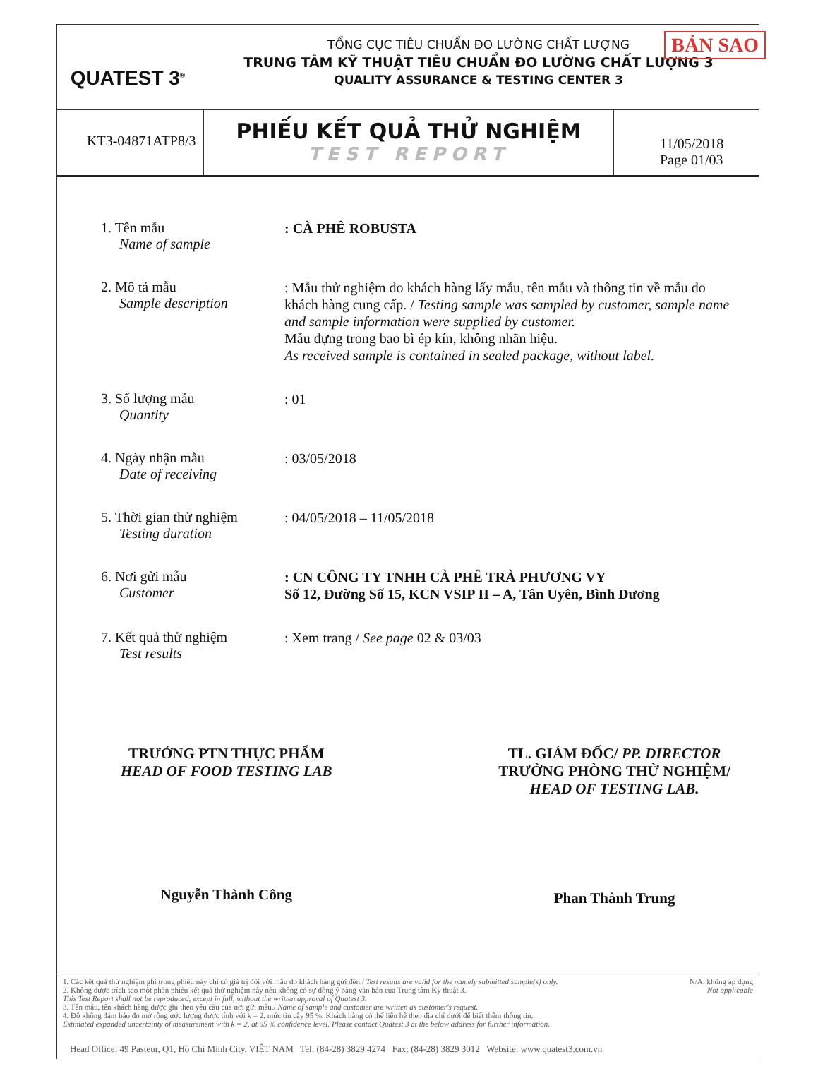QUATEST 3<sup>®</sup>
TỔNG CỤC TIÊU CHUẨN ĐO LƯỜNG CHẤT LƯỢNG
TRUNG TÂM KỸ THUẬT TIÊU CHUẨN ĐO LƯỜNG CHẤT LƯỢNG 3
QUALITY ASSURANCE & TESTING CENTER 3
BẢN SAO
KT3-04871ATP8/3
PHIẾU KẾT QUẢ THỬ NGHIỆM
TEST REPORT
11/05/2018
Page 01/03
1. Tên mẫu
Name of sample
: CÀ PHÊ ROBUSTA
2. Mô tả mẫu
Sample description
: Mẫu thử nghiệm do khách hàng lấy mẫu, tên mẫu và thông tin về mẫu do khách hàng cung cấp. / Testing sample was sampled by customer, sample name and sample information were supplied by customer.
Mẫu đựng trong bao bì ép kín, không nhãn hiệu.
As received sample is contained in sealed package, without label.
3. Số lượng mẫu
Quantity
: 01
4. Ngày nhận mẫu
Date of receiving
: 03/05/2018
5. Thời gian thử nghiệm
Testing duration
: 04/05/2018 – 11/05/2018
6. Nơi gửi mẫu
Customer
: CN CÔNG TY TNHH CÀ PHÊ TRÀ PHƯƠNG VY
Số 12, Đường Số 15, KCN VSIP II – A, Tân Uyên, Bình Dương
7. Kết quả thử nghiệm
Test results
: Xem trang / See page 02 & 03/03
TRƯỞNG PTN THỰC PHẨM
HEAD OF FOOD TESTING LAB
Nguyễn Thành Công
TL. GIÁM ĐỐC/ PP. DIRECTOR
TRƯỞNG PHÒNG THỬ NGHIỆM/
HEAD OF TESTING LAB.
Phan Thành Trung
1. Các kết quả thử nghiệm ghi trong phiếu này chỉ có giá trị đối với mẫu do khách hàng gửi đến./ Test results are valid for the namely submitted sample(s) only.
2. Không được trích sao một phần phiếu kết quả thử nghiệm này nếu không có sự đồng ý bằng văn bản của Trung tâm Kỹ thuật 3.
This Test Report shall not be reproduced, except in full, without the written approval of Quatest 3.
3. Tên mẫu, tên khách hàng được ghi theo yêu cầu của nơi gửi mẫu./ Name of sample and customer are written as customer's request.
4. Độ không đảm bảo đo mở rộng ước lượng được tính với k = 2, mức tin cậy 95 %. Khách hàng có thể liên hệ theo địa chỉ dưới để biết thêm thông tin.
Estimated expanded uncertainty of measurement with k = 2, at 95 % confidence level. Please contact Quatest 3 at the below address for further information.
N/A: không áp dụng
Not applicable
Head Office: 49 Pasteur, Q1, Hồ Chí Minh City, VIỆT NAM Tel: (84-28) 3829 4274 Fax: (84-28) 3829 3012 Website: www.quatest3.com.vn